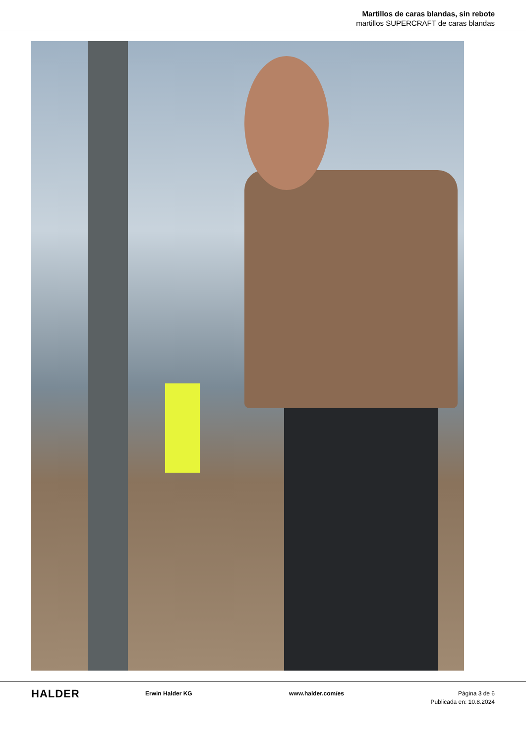Martillos de caras blandas, sin rebote
martillos SUPERCRAFT de caras blandas
HALDER
Erwin Halder KG www.halder.com/es Página 3 de 6
Publicada en: 10.8.2024